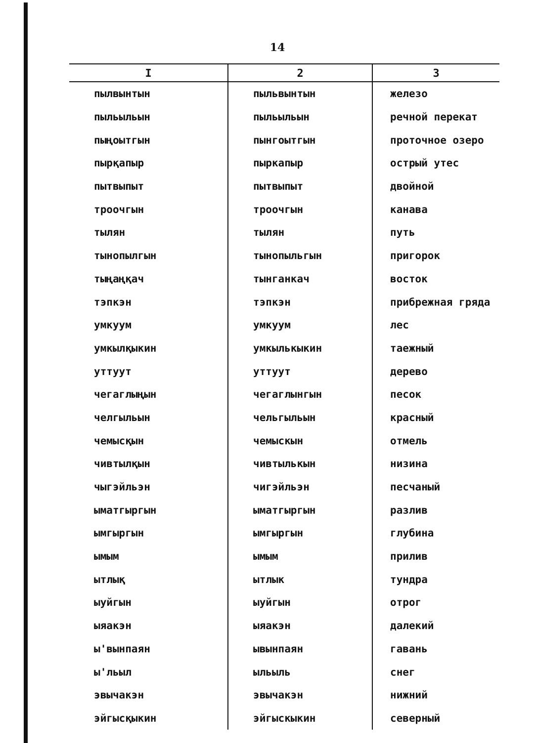14
| I | 2 | 3 |
| --- | --- | --- |
| пылвынтын | пыльвынтын | железо |
| пыльыльын | пыльыльын | речной перекат |
| пыңоытгын | пынгоытгын | проточное озеро |
| пырқапыр | пыркапыр | острый утес |
| пытвыпыт | пытвыпыт | двойной |
| троочгын | троочгын | канава |
| тылян | тылян | путь |
| тынопылгын | тынопыльгын | пригорок |
| тыңаңқач | тынганкач | восток |
| тэпкэн | тэпкэн | прибрежная гряда |
| умкуум | умкуум | лес |
| умкылқыкин | умкылькыкин | таежный |
| уттуут | уттуут | дерево |
| чегаглыңын | чегаглынгын | песок |
| челгыльын | чельгыльын | красный |
| чемысқын | чемыскын | отмель |
| чивтылқын | чивтылькын | низина |
| чыгэйльэн | чигэйльэн | песчаный |
| ыматгыргын | ыматгыргын | разлив |
| ымгыргын | ымгыргын | глубина |
| ымым | ымым | прилив |
| ытлық | ытлык | тундра |
| ыуйгын | ыуйгын | отрог |
| ыяакэн | ыяакэн | далекий |
| ы'вынпаян | ывынпаян | гавань |
| ы'льыл | ыльыль | снег |
| эвычакэн | эвычакэн | нижний |
| эйгысқыкин | эйгыскыкин | северный |